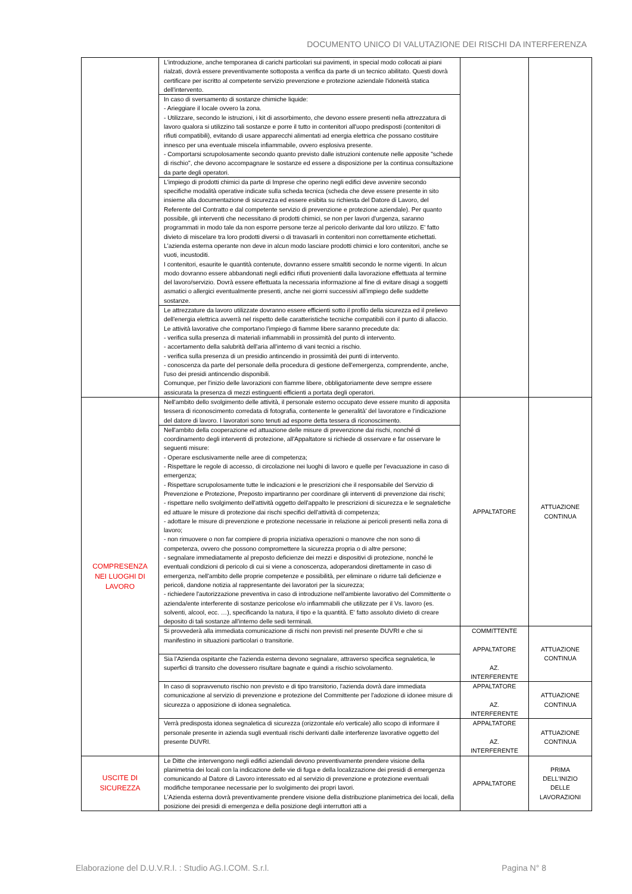DOCUMENTO UNICO DI VALUTAZIONE DEI RISCHI DA INTERFERENZA
| | L'introduzione, anche temporanea di carichi particolari sui pavimenti, in special modo collocati ai piani rialzati, dovrà essere preventivamente sottoposta a verifica da parte di un tecnico abilitato. Questi dovrà certificare per iscritto al competente servizio prevenzione e protezione aziendale l'idoneità statica dell'intervento. | | |
| | In caso di sversamento di sostanze chimiche liquide: - Arieggiare il locale ovvero la zona. - Utilizzare, secondo le istruzioni, i kit di assorbimento, che devono essere presenti nella attrezzatura di lavoro qualora si utilizzino tali sostanze e porre il tutto in contenitori all'uopo predisposti (contenitori di rifiuti compatibili), evitando di usare apparecchi alimentati ad energia elettrica che possano costituire innesco per una eventuale miscela infiammabile, ovvero esplosiva presente. - Comportarsi scrupolosamente secondo quanto previsto dalle istruzioni contenute nelle apposite "schede di rischio", che devono accompagnare le sostanze ed essere a disposizione per la continua consultazione da parte degli operatori. | | |
| | L'impiego di prodotti chimici da parte di Imprese che operino negli edifici deve avvenire secondo specifiche modalità operative indicate sulla scheda tecnica (scheda che deve essere presente in sito insieme alla documentazione di sicurezza ed essere esibita su richiesta del Datore di Lavoro, del Referente del Contratto e dal competente servizio di prevenzione e protezione aziendale). Per quanto possibile, gli interventi che necessitano di prodotti chimici, se non per lavori d'urgenza, saranno programmati in modo tale da non esporre persone terze al pericolo derivante dal loro utilizzo. E' fatto divieto di miscelare tra loro prodotti diversi o di travasarli in contenitori non correttamente etichettati. L'azienda esterna operante non deve in alcun modo lasciare prodotti chimici e loro contenitori, anche se vuoti, incustoditi. I contenitori, esaurite le quantità contenute, dovranno essere smaltiti secondo le norme vigenti. In alcun modo dovranno essere abbandonati negli edifici rifiuti provenienti dalla lavorazione effettuata al termine del lavoro/servizio. Dovrà essere effettuata la necessaria informazione al fine di evitare disagi a soggetti asmatici o allergici eventualmente presenti, anche nei giorni successivi all'impiego delle suddette sostanze. | | |
| | Le attrezzature da lavoro utilizzate dovranno essere efficienti sotto il profilo della sicurezza ed il prelievo dell'energia elettrica avverrà nel rispetto delle caratteristiche tecniche compatibili con il punto di allaccio. Le attività lavorative che comportano l'impiego di fiamme libere saranno precedute da: - verifica sulla presenza di materiali infiammabili in prossimità del punto di intervento. - accertamento della salubrità dell'aria all'interno di vani tecnici a rischio. - verifica sulla presenza di un presidio antincendio in prossimità dei punti di intervento. - conoscenza da parte del personale della procedura di gestione dell'emergenza, comprendente, anche, l'uso dei presidi antincendio disponibili. Comunque, per l'inizio delle lavorazioni con fiamme libere, obbligatoriamente deve sempre essere assicurata la presenza di mezzi estinguenti efficienti a portata degli operatori. | | |
| COMPRESENZA NEI LUOGHI DI LAVORO | Nell'ambito dello svolgimento delle attività, il personale esterno occupato deve essere munito di apposita tessera di riconoscimento corredata di fotografia, contenente le generalità' del lavoratore e l'indicazione del datore di lavoro. I lavoratori sono tenuti ad esporre detta tessera di riconoscimento. | APPALTATORE | ATTUAZIONE CONTINUA |
| | Nell'ambito della cooperazione ed attuazione delle misure di prevenzione dai rischi, nonché di coordinamento degli interventi di protezione, all'Appaltatore si richiede di osservare e far osservare le seguenti misure: - Operare esclusivamente nelle aree di competenza; - Rispettare le regole di accesso, di circolazione nei luoghi di lavoro e quelle per l'evacuazione in caso di emergenza; - Rispettare scrupolosamente tutte le indicazioni e le prescrizioni che il responsabile del Servizio di Prevenzione e Protezione, Preposto impartiranno per coordinare gli interventi di prevenzione dai rischi; - rispettare nello svolgimento dell'attività oggetto dell'appalto le prescrizioni di sicurezza e le segnaletiche ed attuare le misure di protezione dai rischi specifici dell'attività di competenza; - adottare le misure di prevenzione e protezione necessarie in relazione ai pericoli presenti nella zona di lavoro; - non rimuovere o non far compiere di propria iniziativa operazioni o manovre che non sono di competenza, ovvero che possono compromettere la sicurezza propria o di altre persone; - segnalare immediatamente al preposto deficienze dei mezzi e dispositivi di protezione, nonché le eventuali condizioni di pericolo di cui si viene a conoscenza, adoperandosi direttamente in caso di emergenza, nell'ambito delle proprie competenze e possibilità, per eliminare o ridurre tali deficienze e pericoli, dandone notizia al rappresentante dei lavoratori per la sicurezza; - richiedere l'autorizzazione preventiva in caso di introduzione nell'ambiente lavorativo del Committente o azienda/ente interferente di sostanze pericolose e/o infiammabili che utilizzate per il Vs. lavoro (es. solventi, alcool, ecc. …), specificando la natura, il tipo e la quantità. E' fatto assoluto divieto di creare deposito di tali sostanze all'interno delle sedi terminali. | | |
| | Si provvederà alla immediata comunicazione di rischi non previsti nel presente DUVRI e che si manifestino in situazioni particolari o transitorie. | COMMITTENTE APPALTATORE AZ. INTERFERENTE | ATTUAZIONE CONTINUA |
| | Sia l'Azienda ospitante che l'azienda esterna devono segnalare, attraverso specifica segnaletica, le superfici di transito che dovessero risultare bagnate e quindi a rischio scivolamento. | | |
| | In caso di sopravvenuto rischio non previsto e di tipo transitorio, l'azienda dovrà dare immediata comunicazione al servizio di prevenzione e protezione del Committente per l'adozione di idonee misure di sicurezza o apposizione di idonea segnaletica. | APPALTATORE AZ. INTERFERENTE | ATTUAZIONE CONTINUA |
| | Verrà predisposta idonea segnaletica di sicurezza (orizzontale e/o verticale) allo scopo di informare il personale presente in azienda sugli eventuali rischi derivanti dalle interferenze lavorative oggetto del presente DUVRI. | APPALTATORE AZ. INTERFERENTE | ATTUAZIONE CONTINUA |
| USCITE DI SICUREZZA | Le Ditte che intervengono negli edifici aziendali devono preventivamente prendere visione della planimetria dei locali con la indicazione delle vie di fuga e della localizzazione dei presidi di emergenza comunicando al Datore di Lavoro interessato ed al servizio di prevenzione e protezione eventuali modifiche temporanee necessarie per lo svolgimento dei propri lavori. L'Azienda esterna dovrà preventivamente prendere visione della distribuzione planimetrica dei locali, della posizione dei presidi di emergenza e della posizione degli interruttori atti a | APPALTATORE | PRIMA DELL'INIZIO DELLE LAVORAZIONI |
Elaborazione del D.U.V.R.I. : Studio AG.I.COM. S.r.l. Pagina N° 8